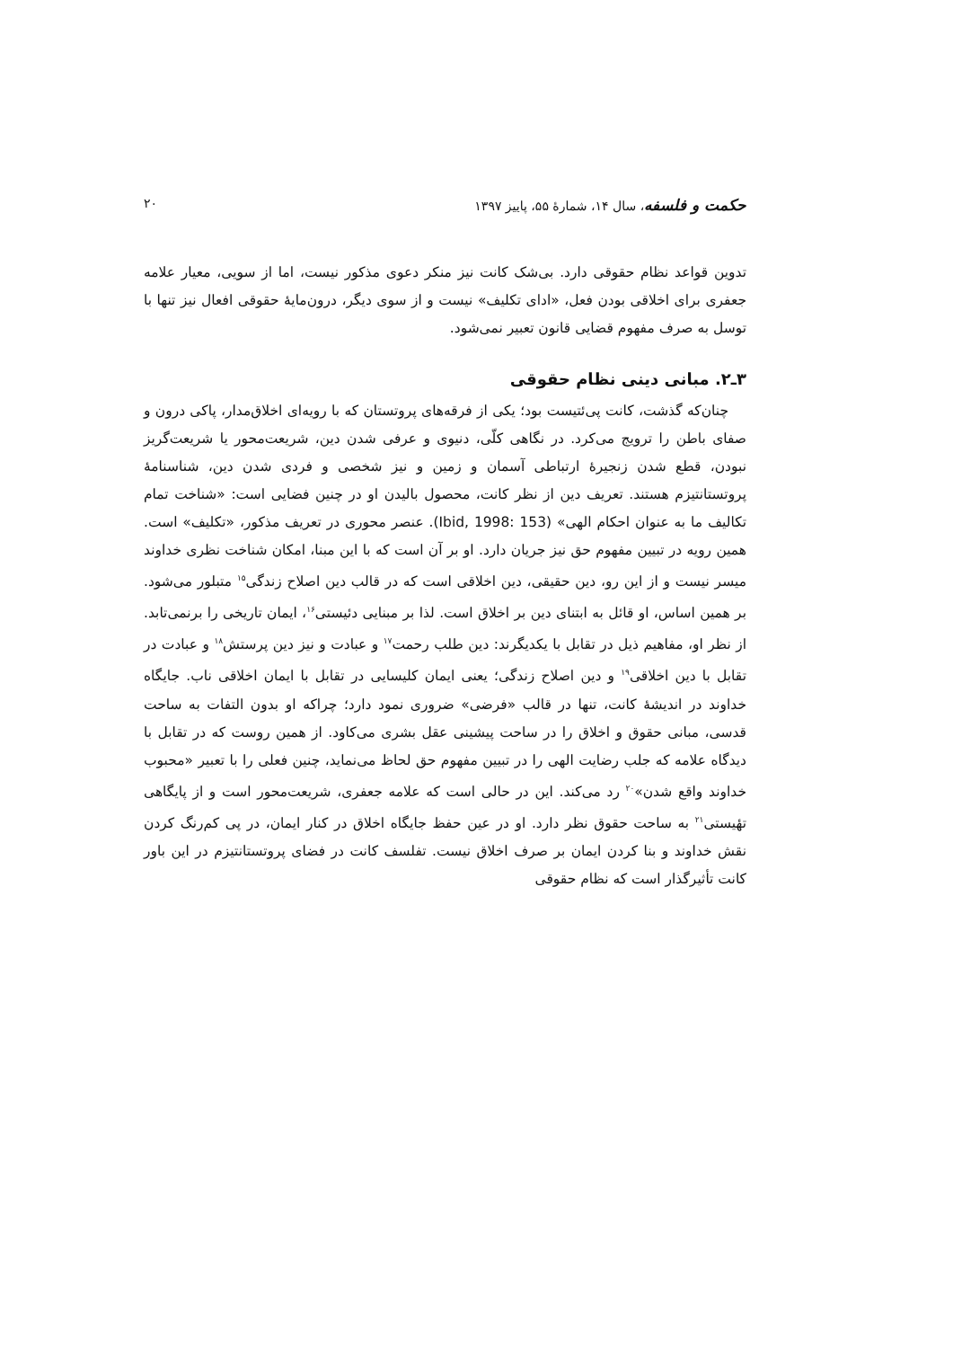حکمت و فلسفه، سال ۱۴، شمارهٔ ۵۵، پاییز ۱۳۹۷ ۲۰
تدوین قواعد نظام حقوقی دارد. بی‌شک کانت نیز منکر دعوی مذکور نیست، اما از سویی، معیار علامه جعفری برای اخلاقی بودن فعل، «ادای تکلیف» نیست و از سوی دیگر، درون‌مایهٔ حقوقی افعال نیز تنها با توسل به صرف مفهوم قضایی قانون تعبیر نمی‌شود.
۳ـ۲. مبانی دینی نظام حقوقی
چنان‌که گذشت، کانت پی‌ئتیست بود؛ یکی از فرقه‌های پروتستان که با رویه‌ای اخلاق‌مدار، پاکی درون و صفای باطن را ترویج می‌کرد. در نگاهی کلّی، دنیوی و عرفی شدن دین، شریعت‌محور یا شریعت‌گریز نبودن، قطع شدن زنجیرهٔ ارتباطی آسمان و زمین و نیز شخصی و فردی شدن دین، شناسنامهٔ پروتستانتیزم هستند. تعریف دین از نظر کانت، محصول بالیدن او در چنین فضایی است: «شناخت تمام تکالیف ما به عنوان احکام الهی» (Ibid, 1998: 153). عنصر محوری در تعریف مذکور، «تکلیف» است. همین رویه در تبیین مفهوم حق نیز جریان دارد. او بر آن است که با این مبنا، امکان شناخت نظری خداوند میسر نیست و از این رو، دین حقیقی، دین اخلاقی است که در قالب دین اصلاح زندگی<sup>۱۵</sup> متبلور می‌شود. بر همین اساس، او قائل به ابتنای دین بر اخلاق است. لذا بر مبنایی دئیستی<sup>۱۶</sup>، ایمان تاریخی را برنمی‌تابد. از نظر او، مفاهیم ذیل در تقابل با یکدیگرند: دین طلب رحمت<sup>۱۷</sup> و عبادت و نیز دین پرستش<sup>۱۸</sup> و عبادت در تقابل با دین اخلاقی<sup>۱۹</sup> و دین اصلاح زندگی؛ یعنی ایمان کلیسایی در تقابل با ایمان اخلاقی ناب. جایگاه خداوند در اندیشهٔ کانت، تنها در قالب «فرضی» ضروری نمود دارد؛ چراکه او بدون التفات به ساحت قدسی، مبانی حقوق و اخلاق را در ساحت پیشینی عقل بشری می‌کاود. از همین روست که در تقابل با دیدگاه علامه که جلب رضایت الهی را در تبیین مفهوم حق لحاظ می‌نماید، چنین فعلی را با تعبیر «محبوب خداوند واقع شدن»<sup>۲۰</sup> رد می‌کند. این در حالی است که علامه جعفری، شریعت‌محور است و از پایگاهی تهٔیستی<sup>۲۱</sup> به ساحت حقوق نظر دارد. او در عین حفظ جایگاه اخلاق در کنار ایمان، در پی کم‌رنگ کردن نقش خداوند و بنا کردن ایمان بر صرف اخلاق نیست. تفلسف کانت در فضای پروتستانتیزم در این باور کانت تأثیرگذار است که نظام حقوقی